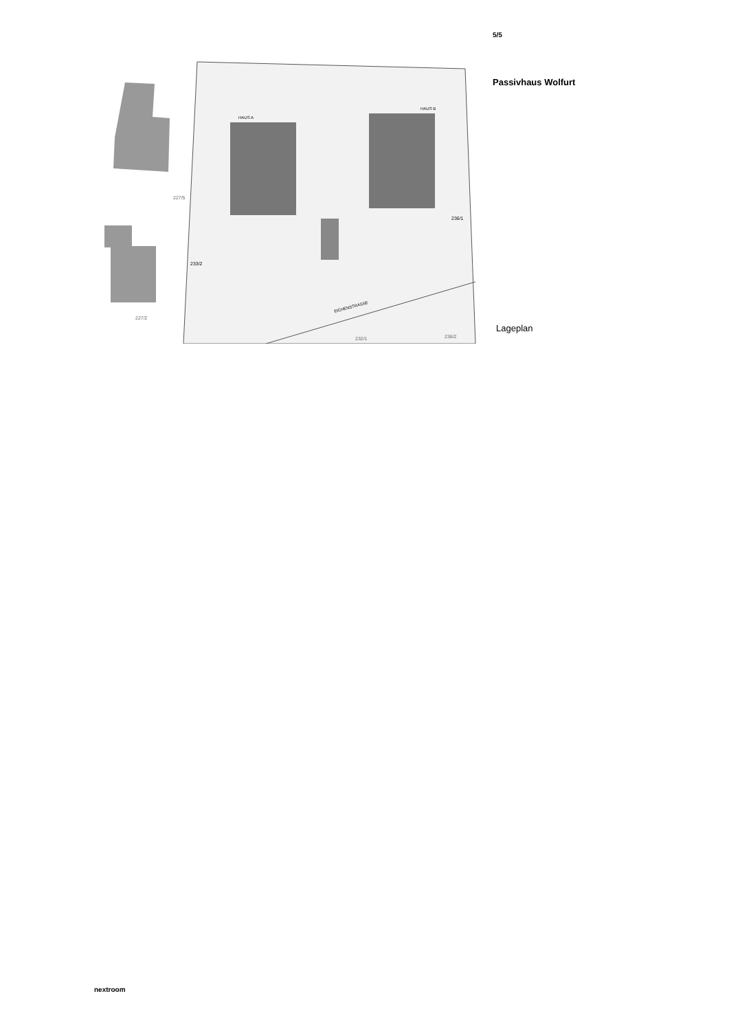227/5
227/2
233/2
236/1
HAUS A
HAUS B
EICHENSTRASSE
232/1
236/2
5/5
Passivhaus Wolfurt
Lageplan
nextroom